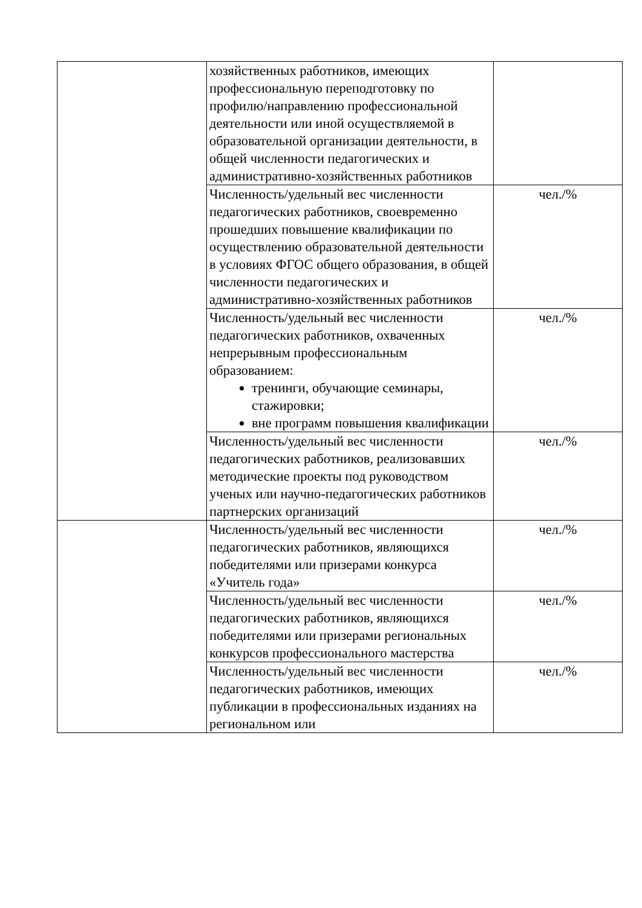| | хозяйственных работников, имеющих профессиональную переподготовку по профилю/направлению профессиональной деятельности или иной осуществляемой в образовательной организации деятельности, в общей численности педагогических и административно-хозяйственных работников | |
| | Численность/удельный вес численности педагогических работников, своевременно прошедших повышение квалификации по осуществлению образовательной деятельности в условиях ФГОС общего образования, в общей численности педагогических и административно-хозяйственных работников | чел./% |
| | Численность/удельный вес численности педагогических работников, охваченных непрерывным профессиональным образованием: тренинги, обучающие семинары, стажировки; вне программ повышения квалификации | чел./% |
| | Численность/удельный вес численности педагогических работников, реализовавших методические проекты под руководством ученых или научно-педагогических работников партнерских организаций | чел./% |
| | Численность/удельный вес численности педагогических работников, являющихся победителями или призерами конкурса «Учитель года» | чел./% |
| | Численность/удельный вес численности педагогических работников, являющихся победителями или призерами региональных конкурсов профессионального мастерства | чел./% |
| | Численность/удельный вес численности педагогических работников, имеющих публикации в профессиональных изданиях на региональном или | чел./% |